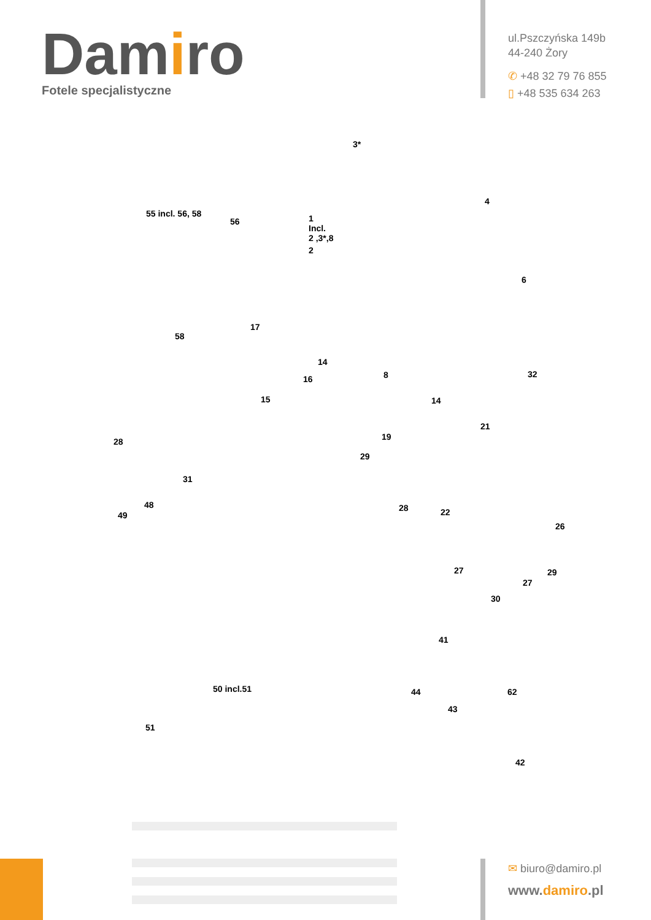Damiro
Fotele specjalistyczne
ul.Pszczyńska 149b
44-240 Żory
✆ +48 32 79 76 855
▯ +48 535 634 263
3*
4
55 incl. 56, 58
56 1
Incl.
2 ,3*,8
2
6
58
17
14
16 8 32
15 14
28 19
21
29
31
48
49
28 22
26
27 29
27
30
41
62 50 incl.51 44
43
51
42
✉ biuro@damiro.pl
www.damiro.pl